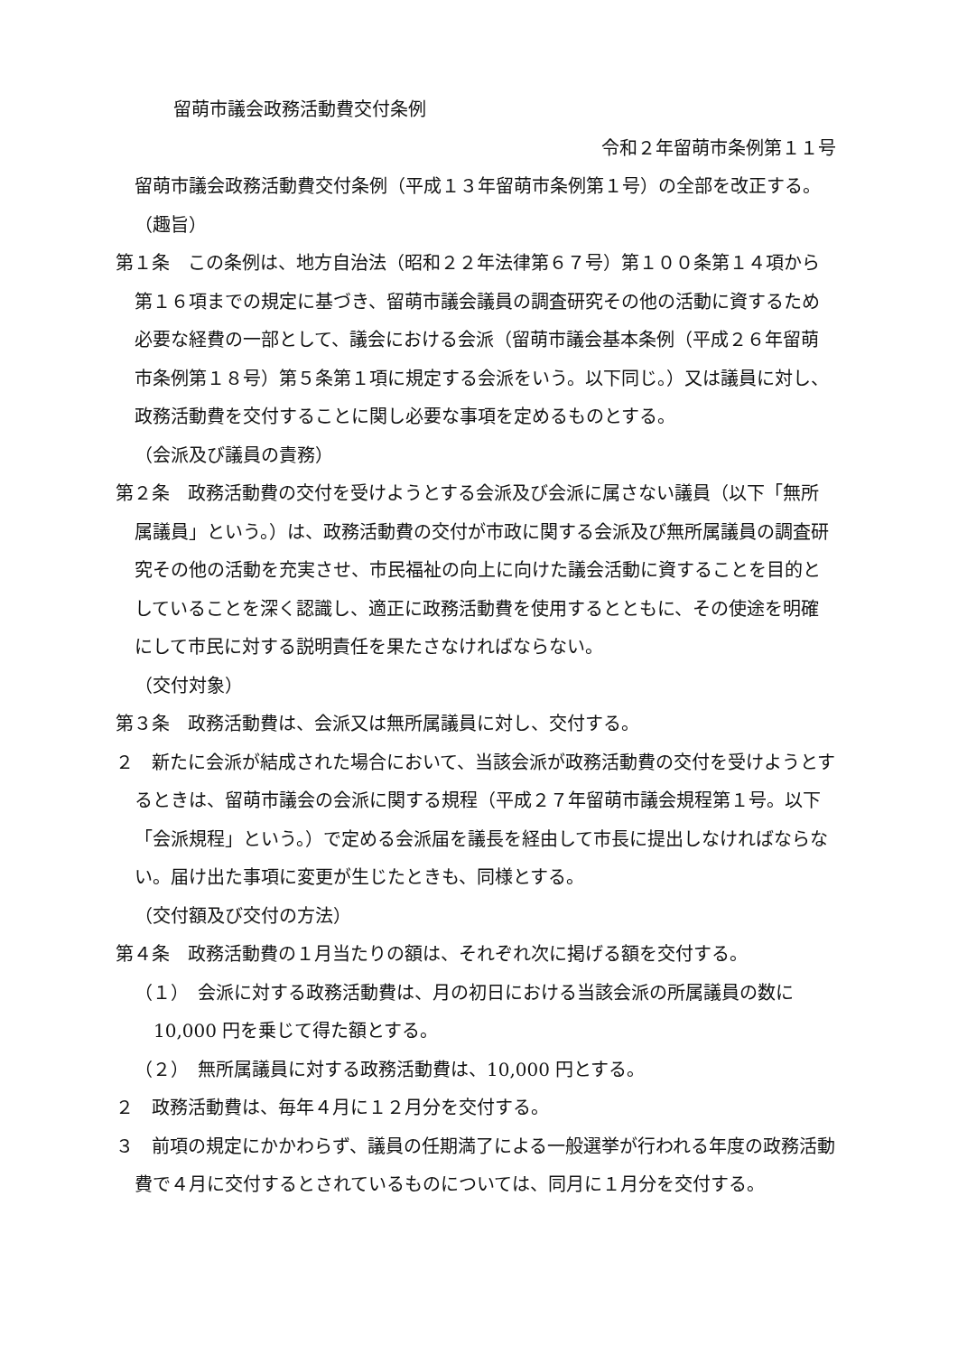留萌市議会政務活動費交付条例
令和２年留萌市条例第１１号
留萌市議会政務活動費交付条例（平成１３年留萌市条例第１号）の全部を改正する。
（趣旨）
第１条　この条例は、地方自治法（昭和２２年法律第６７号）第１００条第１４項から第１６項までの規定に基づき、留萌市議会議員の調査研究その他の活動に資するため必要な経費の一部として、議会における会派（留萌市議会基本条例（平成２６年留萌市条例第１８号）第５条第１項に規定する会派をいう。以下同じ。）又は議員に対し、政務活動費を交付することに関し必要な事項を定めるものとする。
（会派及び議員の責務）
第２条　政務活動費の交付を受けようとする会派及び会派に属さない議員（以下「無所属議員」という。）は、政務活動費の交付が市政に関する会派及び無所属議員の調査研究その他の活動を充実させ、市民福祉の向上に向けた議会活動に資することを目的としていることを深く認識し、適正に政務活動費を使用するとともに、その使途を明確にして市民に対する説明責任を果たさなければならない。
（交付対象）
第３条　政務活動費は、会派又は無所属議員に対し、交付する。
２　新たに会派が結成された場合において、当該会派が政務活動費の交付を受けようとするときは、留萌市議会の会派に関する規程（平成２７年留萌市議会規程第１号。以下「会派規程」という。）で定める会派届を議長を経由して市長に提出しなければならない。届け出た事項に変更が生じたときも、同様とする。
（交付額及び交付の方法）
第４条　政務活動費の１月当たりの額は、それぞれ次に掲げる額を交付する。
（１）　会派に対する政務活動費は、月の初日における当該会派の所属議員の数に10,000 円を乗じて得た額とする。
（２）　無所属議員に対する政務活動費は、10,000 円とする。
２　政務活動費は、毎年４月に１２月分を交付する。
３　前項の規定にかかわらず、議員の任期満了による一般選挙が行われる年度の政務活動費で４月に交付するとされているものについては、同月に１月分を交付する。